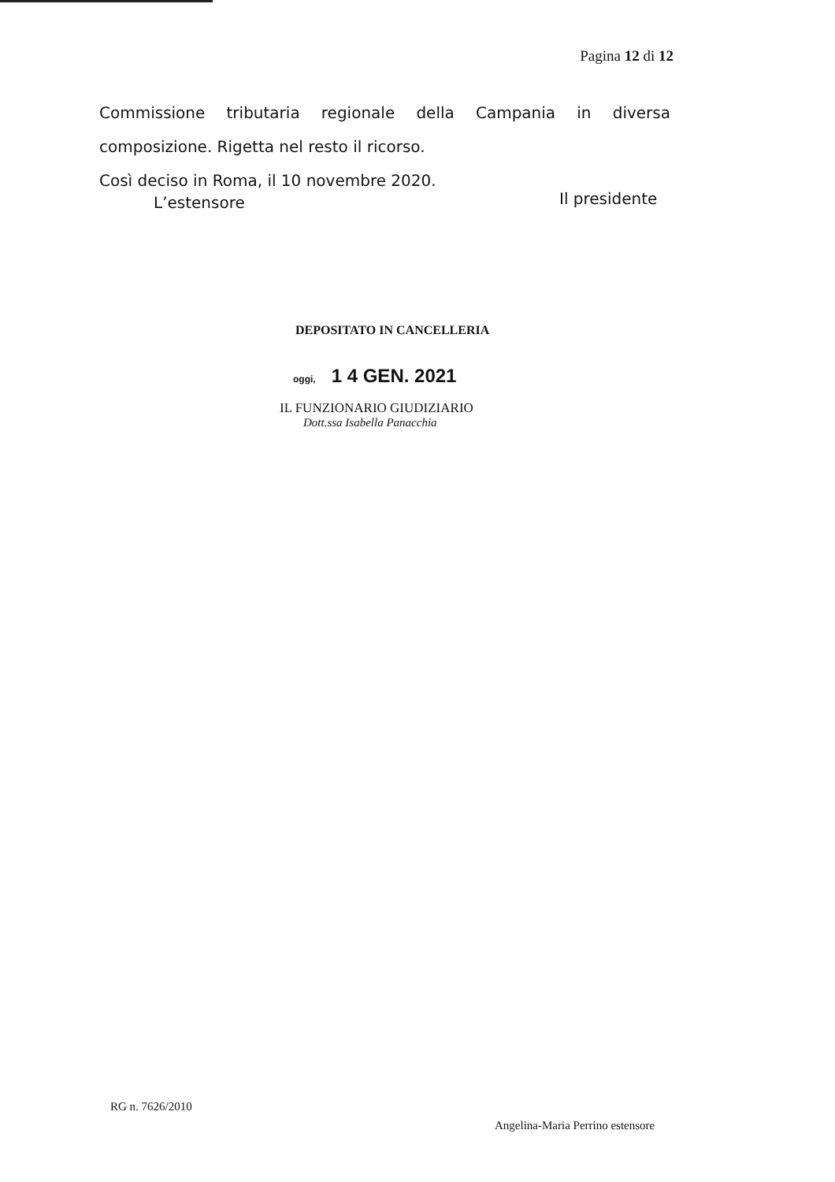Pagina 12 di 12
Commissione tributaria regionale della Campania in diversa
composizione. Rigetta nel resto il ricorso.
Così deciso in Roma, il 10 novembre 2020.
L’estensore Il presidente
DEPOSITATO IN CANCELLERIA
oggi, 1 4 GEN. 2021
IL FUNZIONARIO GIUDIZIARIO
Dott.ssa Isabella Panacchia
RG n. 7626/2010
Angelina-Maria Perrino estensore